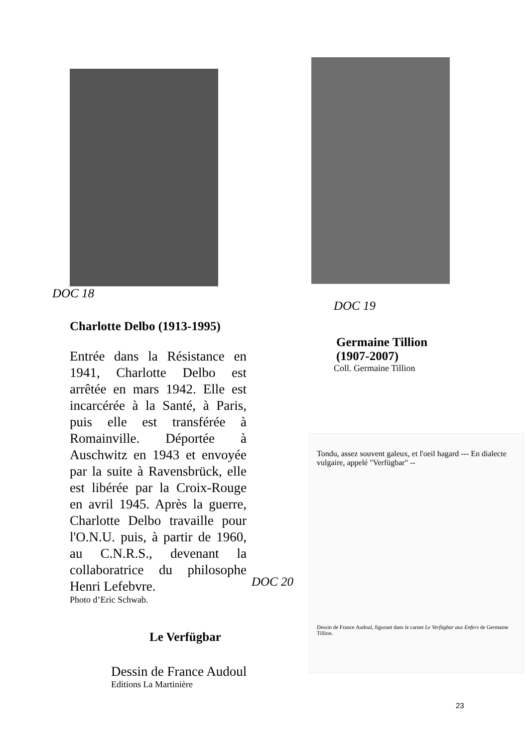DOC 18
Charlotte Delbo (1913-1995)
Entrée dans la Résistance en 1941, Charlotte Delbo est arrêtée en mars 1942. Elle est incarcérée à la Santé, à Paris, puis elle est transférée à Romainville. Déportée à Auschwitz en 1943 et envoyée par la suite à Ravensbrück, elle est libérée par la Croix-Rouge en avril 1945. Après la guerre, Charlotte Delbo travaille pour l'O.N.U. puis, à partir de 1960, au C.N.R.S., devenant la collaboratrice du philosophe Henri Lefebvre.
Photo d’Eric Schwab.
Le Verfügbar
Dessin de France Audoul
Editions La Martinière
DOC 19
Germaine Tillion
(1907-2007)
Coll. Germaine Tillion
DOC 20
Tondu, assez souvent galeux, et l'oeil hagard --- En dialecte vulgaire, appelé "Verfügbar" --
Dessin de France Audoul, figurant dans le carnet Le Verfügbar aux Enfers de Germaine Tillion.
23